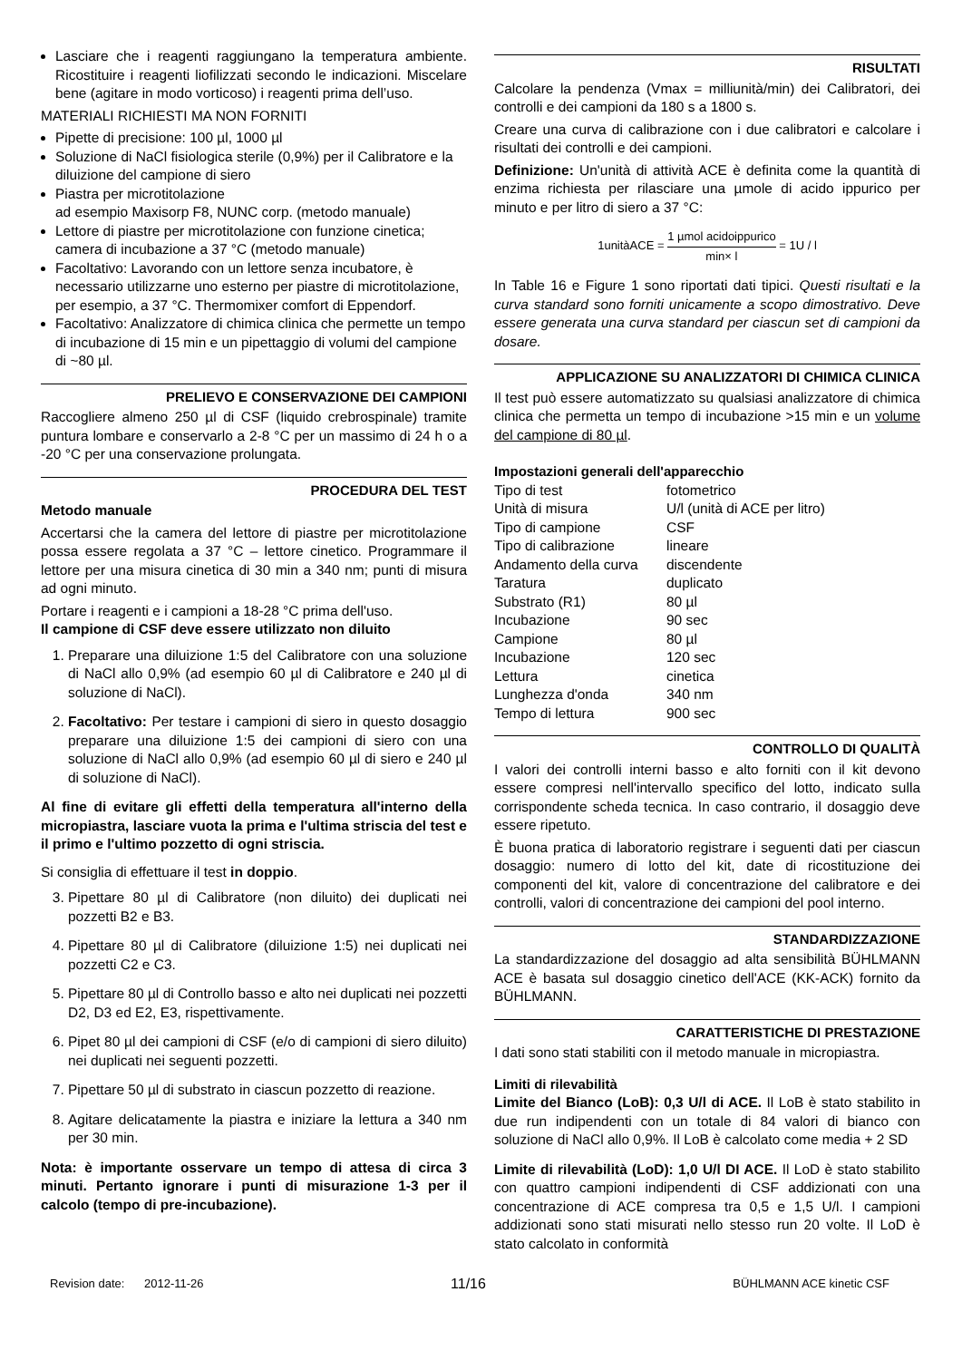Lasciare che i reagenti raggiungano la temperatura ambiente. Ricostituire i reagenti liofilizzati secondo le indicazioni. Miscelare bene (agitare in modo vorticoso) i reagenti prima dell’uso.
MATERIALI RICHIESTI MA NON FORNITI
Pipette di precisione: 100 µl, 1000 µl
Soluzione di NaCl fisiologica sterile (0,9%) per il Calibratore e la diluizione del campione di siero
Piastra per microtitolazione
ad esempio Maxisorp F8, NUNC corp. (metodo manuale)
Lettore di piastre per microtitolazione con funzione cinetica; camera di incubazione a 37 °C (metodo manuale)
Facoltativo: Lavorando con un lettore senza incubatore, è necessario utilizzarne uno esterno per piastre di microtitolazione, per esempio, a 37 °C. Thermomixer comfort di Eppendorf.
Facoltativo: Analizzatore di chimica clinica che permette un tempo di incubazione di 15 min e un pipettaggio di volumi del campione di ~80 µl.
PRELIEVO E CONSERVAZIONE DEI CAMPIONI
Raccogliere almeno 250 µl di CSF (liquido crebrospinale) tramite puntura lombare e conservarlo a 2-8 °C per un massimo di 24 h o a -20 °C per una conservazione prolungata.
PROCEDURA DEL TEST
Metodo manuale
Accertarsi che la camera del lettore di piastre per microtitolazione possa essere regolata a 37 °C – lettore cinetico. Programmare il lettore per una misura cinetica di 30 min a 340 nm; punti di misura ad ogni minuto.
Portare i reagenti e i campioni a 18-28 °C prima dell'uso.
Il campione di CSF deve essere utilizzato non diluito
1. Preparare una diluizione 1:5 del Calibratore con una soluzione di NaCl allo 0,9% (ad esempio 60 µl di Calibratore e 240 µl di soluzione di NaCl).
2. Facoltativo: Per testare i campioni di siero in questo dosaggio preparare una diluizione 1:5 dei campioni di siero con una soluzione di NaCl allo 0,9% (ad esempio 60 µl di siero e 240 µl di soluzione di NaCl).
Al fine di evitare gli effetti della temperatura all'interno della micropiastra, lasciare vuota la prima e l'ultima striscia del test e il primo e l'ultimo pozzetto di ogni striscia.
Si consiglia di effettuare il test in doppio.
3. Pipettare 80 µl di Calibratore (non diluito) dei duplicati nei pozzetti B2 e B3.
4. Pipettare 80 µl di Calibratore (diluizione 1:5) nei duplicati nei pozzetti C2 e C3.
5. Pipettare 80 µl di Controllo basso e alto nei duplicati nei pozzetti D2, D3 ed E2, E3, rispettivamente.
6. Pipet 80 µl dei campioni di CSF (e/o di campioni di siero diluito) nei duplicati nei seguenti pozzetti.
7. Pipettare 50 µl di substrato in ciascun pozzetto di reazione.
8. Agitare delicatamente la piastra e iniziare la lettura a 340 nm per 30 min.
Nota: è importante osservare un tempo di attesa di circa 3 minuti. Pertanto ignorare i punti di misurazione 1-3 per il calcolo (tempo di pre-incubazione).
RISULTATI
Calcolare la pendenza (Vmax = milliunità/min) dei Calibratori, dei controlli e dei campioni da 180 s a 1800 s.
Creare una curva di calibrazione con i due calibratori e calcolare i risultati dei controlli e dei campioni.
Definizione: Un'unità di attività ACE è definita come la quantità di enzima richiesta per rilasciare una µmole di acido ippurico per minuto e per litro di siero a 37 °C:
1unitàACE = 1 µmol acidoippurico min× l = 1U / l
In Table 16 e Figure 1 sono riportati dati tipici. Questi risultati e la curva standard sono forniti unicamente a scopo dimostrativo. Deve essere generata una curva standard per ciascun set di campioni da dosare.
APPLICAZIONE SU ANALIZZATORI DI CHIMICA CLINICA
Il test può essere automatizzato su qualsiasi analizzatore di chimica clinica che permetta un tempo di incubazione >15 min e un volume del campione di 80 µl.
Impostazioni generali dell'apparecchio
| Tipo di test | fotometrico |
| Unità di misura | U/l (unità di ACE per litro) |
| Tipo di campione | CSF |
| Tipo di calibrazione | lineare |
| Andamento della curva | discendente |
| Taratura | duplicato |
| Substrato (R1) | 80 µl |
| Incubazione | 90 sec |
| Campione | 80 µl |
| Incubazione | 120 sec |
| Lettura | cinetica |
| Lunghezza d'onda | 340 nm |
| Tempo di lettura | 900 sec |
CONTROLLO DI QUALITÀ
I valori dei controlli interni basso e alto forniti con il kit devono essere compresi nell'intervallo specifico del lotto, indicato sulla corrispondente scheda tecnica. In caso contrario, il dosaggio deve essere ripetuto.
È buona pratica di laboratorio registrare i seguenti dati per ciascun dosaggio: numero di lotto del kit, date di ricostituzione dei componenti del kit, valore di concentrazione del calibratore e dei controlli, valori di concentrazione dei campioni del pool interno.
STANDARDIZZAZIONE
La standardizzazione del dosaggio ad alta sensibilità BÜHLMANN ACE è basata sul dosaggio cinetico dell'ACE (KK-ACK) fornito da BÜHLMANN.
CARATTERISTICHE DI PRESTAZIONE
I dati sono stati stabiliti con il metodo manuale in micropiastra.
Limiti di rilevabilità
Limite del Bianco (LoB): 0,3 U/l di ACE. Il LoB è stato stabilito in due run indipendenti con un totale di 84 valori di bianco con soluzione di NaCl allo 0,9%. Il LoB è calcolato come media + 2 SD
Limite di rilevabilità (LoD): 1,0 U/l DI ACE. Il LoD è stato stabilito con quattro campioni indipendenti di CSF addizionati con una concentrazione di ACE compresa tra 0,5 e 1,5 U/l. I campioni addizionati sono stati misurati nello stesso run 20 volte. Il LoD è stato calcolato in conformità
Revision date: 2012-11-26 11/16 BÜHLMANN ACE kinetic CSF